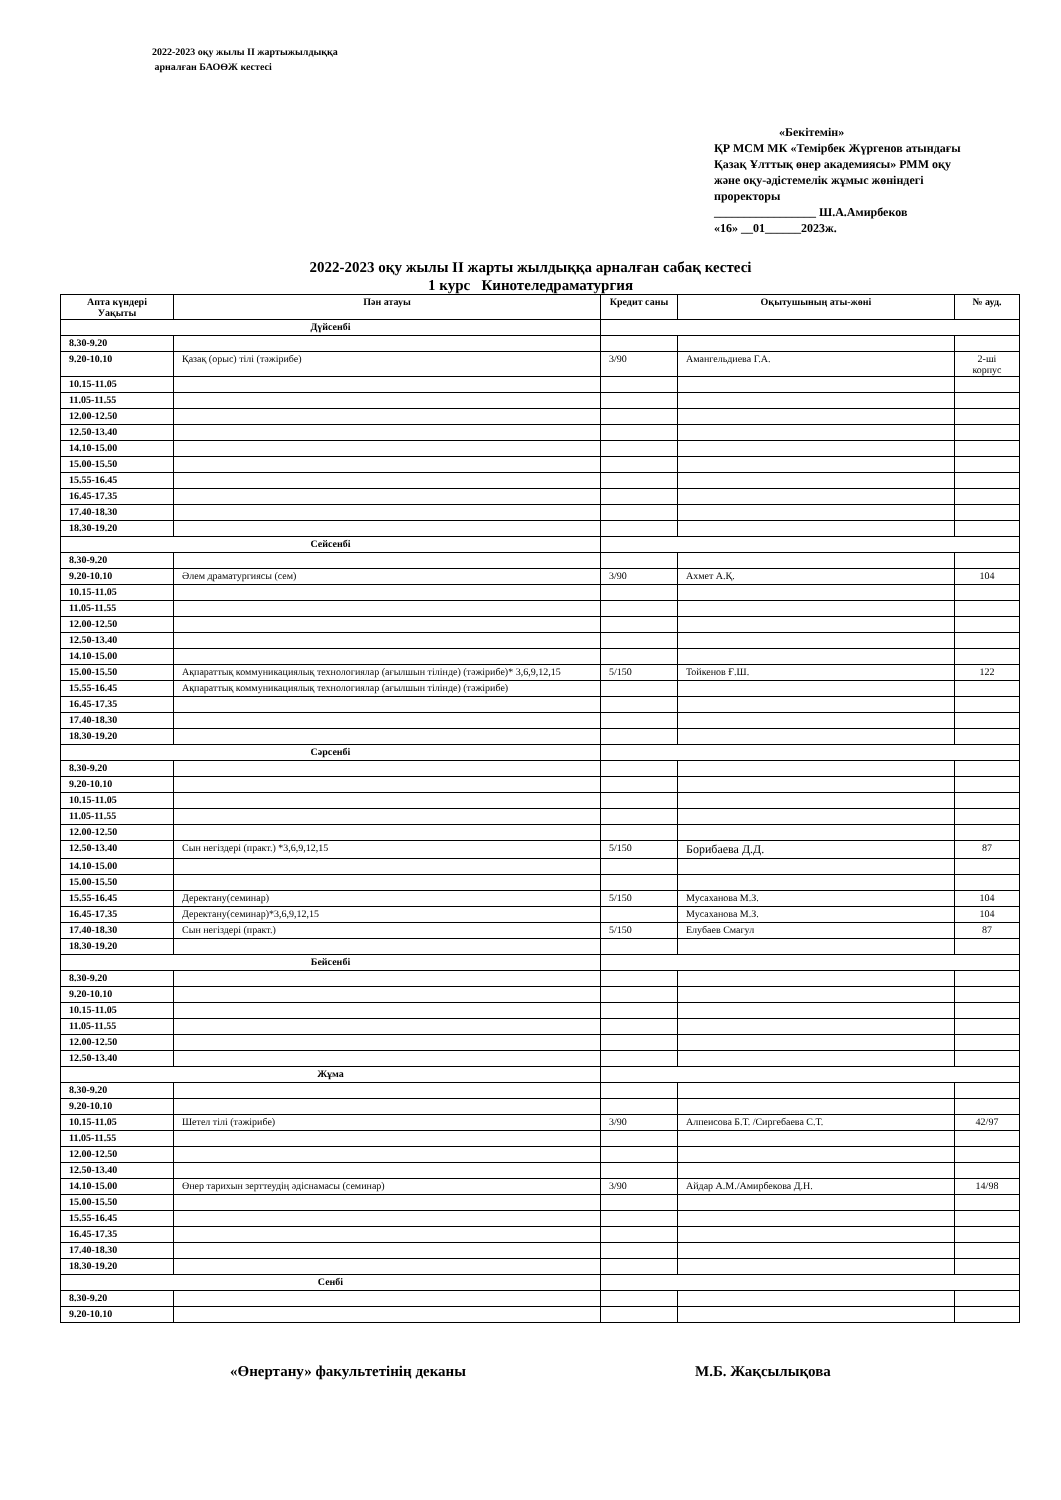2022-2023 оқу жылы ІІ жартыжылдыққа
арналған БАОӨЖ кестесі
«Бекітемін»
ҚР МСМ МК «Темірбек Жүргенов атындағы Қазақ Ұлттық өнер академиясы» РММ оқу және оқу-әдістемелік жұмыс жөніндегі проректоры
_________________ Ш.А.Амирбеков
«16» __01______2023ж.
2022-2023 оқу жылы ІІ жарты жылдыққа арналған сабақ кестесі
1 курс Кинотеледраматургия
| Апта күндері Уақыты | Пән атауы | Кредит саны | Оқытушының аты-жөні | № ауд. |
| --- | --- | --- | --- | --- |
| Дүйсенбі | | | | |
| 8.30-9.20 | | | | |
| 9.20-10.10 | Қазақ (орыс) тілі (тәжірибе) | 3/90 | Амангельдиева Г.А. | 2-ші корпус |
| 10.15-11.05 | | | | |
| 11.05-11.55 | | | | |
| 12.00-12.50 | | | | |
| 12.50-13.40 | | | | |
| 14.10-15.00 | | | | |
| 15.00-15.50 | | | | |
| 15.55-16.45 | | | | |
| 16.45-17.35 | | | | |
| 17.40-18.30 | | | | |
| 18.30-19.20 | | | | |
| Сейсенбі | | | | |
| 8.30-9.20 | | | | |
| 9.20-10.10 | Әлем драматургиясы (сем) | 3/90 | Ахмет А.Қ. | 104 |
| 10.15-11.05 | | | | |
| 11.05-11.55 | | | | |
| 12.00-12.50 | | | | |
| 12.50-13.40 | | | | |
| 14.10-15.00 | | | | |
| 15.00-15.50 | Ақпараттық коммуникациялық технологиялар (ағылшын тілінде) (тәжірибе)* 3,6,9,12,15 | 5/150 | Тойкенов Ғ.Ш. | 122 |
| 15.55-16.45 | Ақпараттық коммуникациялық технологиялар (ағылшын тілінде) (тәжірибе) | | | |
| 16.45-17.35 | | | | |
| 17.40-18.30 | | | | |
| 18.30-19.20 | | | | |
| Сәрсенбі | | | | |
| 8.30-9.20 | | | | |
| 9.20-10.10 | | | | |
| 10.15-11.05 | | | | |
| 11.05-11.55 | | | | |
| 12.00-12.50 | | | | |
| 12.50-13.40 | Сын негіздері (практ.) *3,6,9,12,15 | 5/150 | Борибаева Д.Д. | 87 |
| 14.10-15.00 | | | | |
| 15.00-15.50 | | | | |
| 15.55-16.45 | Деректану(семинар) | 5/150 | Мусаханова М.З. | 104 |
| 16.45-17.35 | Деректану(семинар)*3,6,9,12,15 | | Мусаханова М.З. | 104 |
| 17.40-18.30 | Сын негіздері (практ.) | 5/150 | Елубаев Смагул | 87 |
| 18.30-19.20 | | | | |
| Бейсенбі | | | | |
| 8.30-9.20 | | | | |
| 9.20-10.10 | | | | |
| 10.15-11.05 | | | | |
| 11.05-11.55 | | | | |
| 12.00-12.50 | | | | |
| 12.50-13.40 | | | | |
| Жұма | | | | |
| 8.30-9.20 | | | | |
| 9.20-10.10 | | | | |
| 10.15-11.05 | Шетел тілі (тәжірибе) | 3/90 | Алпеисова Б.Т. /Сиргебаева С.Т. | 42/97 |
| 11.05-11.55 | | | | |
| 12.00-12.50 | | | | |
| 12.50-13.40 | | | | |
| 14.10-15.00 | Өнер тарихын зерттеудің әдіснамасы (семинар) | 3/90 | Айдар А.М./Амирбекова Д.Н. | 14/98 |
| 15.00-15.50 | | | | |
| 15.55-16.45 | | | | |
| 16.45-17.35 | | | | |
| 17.40-18.30 | | | | |
| 18.30-19.20 | | | | |
| Сенбі | | | | |
| 8.30-9.20 | | | | |
| 9.20-10.10 | | | | |
«Өнертану» факультетінің деканы М.Б. Жақсылықова